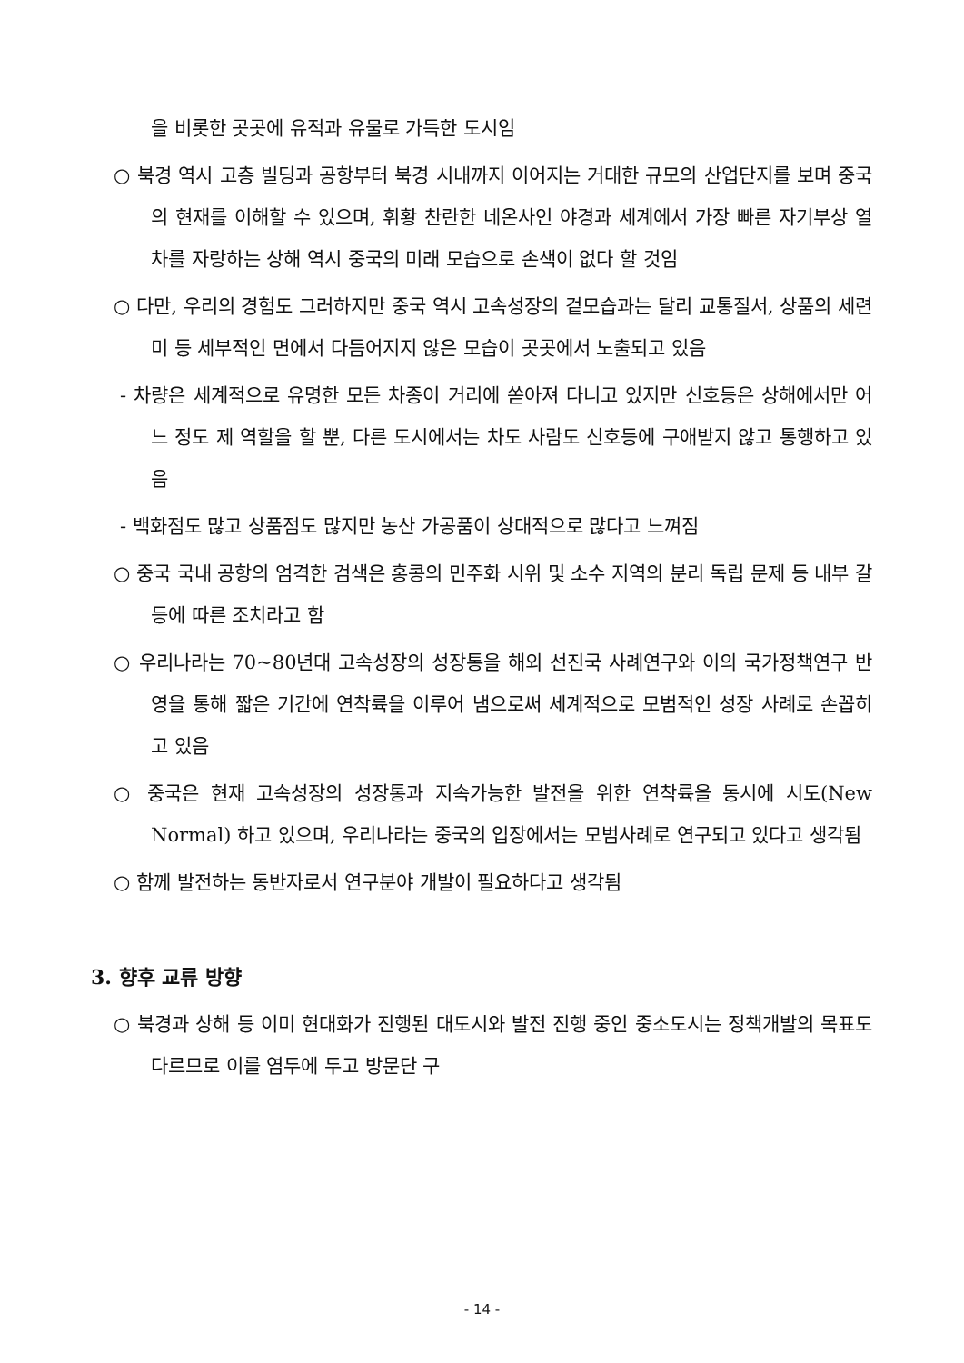을 비롯한 곳곳에 유적과 유물로 가득한 도시임
○ 북경 역시 고층 빌딩과 공항부터 북경 시내까지 이어지는 거대한 규모의 산업단지를 보며 중국의 현재를 이해할 수 있으며, 휘황 찬란한 네온사인 야경과 세계에서 가장 빠른 자기부상 열차를 자랑하는 상해 역시 중국의 미래 모습으로 손색이 없다 할 것임
○ 다만, 우리의 경험도 그러하지만 중국 역시 고속성장의 겉모습과는 달리 교통질서, 상품의 세련미 등 세부적인 면에서 다듬어지지 않은 모습이 곳곳에서 노출되고 있음
- 차량은 세계적으로 유명한 모든 차종이 거리에 쏟아져 다니고 있지만 신호등은 상해에서만 어느 정도 제 역할을 할 뿐, 다른 도시에서는 차도 사람도 신호등에 구애받지 않고 통행하고 있음
- 백화점도 많고 상품점도 많지만 농산 가공품이 상대적으로 많다고 느껴짐
○ 중국 국내 공항의 엄격한 검색은 홍콩의 민주화 시위 및 소수 지역의 분리 독립 문제 등 내부 갈등에 따른 조치라고 함
○ 우리나라는 70~80년대 고속성장의 성장통을 해외 선진국 사례연구와 이의 국가정책연구 반영을 통해 짧은 기간에 연착륙을 이루어 냄으로써 세계적으로 모범적인 성장 사례로 손꼽히고 있음
○ 중국은 현재 고속성장의 성장통과 지속가능한 발전을 위한 연착륙을 동시에 시도(New Normal) 하고 있으며, 우리나라는 중국의 입장에서는 모범사례로 연구되고 있다고 생각됨
○ 함께 발전하는 동반자로서 연구분야 개발이 필요하다고 생각됨
3. 향후 교류 방향
○ 북경과 상해 등 이미 현대화가 진행된 대도시와 발전 진행 중인 중소도시는 정책개발의 목표도 다르므로 이를 염두에 두고 방문단 구
- 14 -